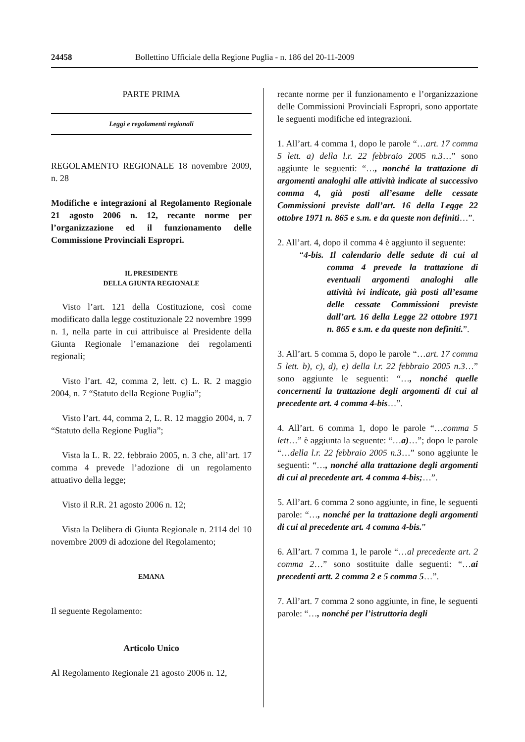24458 Bollettino Ufficiale della Regione Puglia - n. 186 del 20-11-2009
PARTE PRIMA
Leggi e regolamenti regionali
REGOLAMENTO REGIONALE 18 novembre 2009, n. 28
Modifiche e integrazioni al Regolamento Regionale 21 agosto 2006 n. 12, recante norme per l’organizzazione ed il funzionamento delle Commissione Provinciali Espropri.
IL PRESIDENTE
DELLA GIUNTA REGIONALE
Visto l’art. 121 della Costituzione, così come modificato dalla legge costituzionale 22 novembre 1999 n. 1, nella parte in cui attribuisce al Presidente della Giunta Regionale l’emanazione dei regolamenti regionali;
Visto l’art. 42, comma 2, lett. c) L. R. 2 maggio 2004, n. 7 “Statuto della Regione Puglia”;
Visto l’art. 44, comma 2, L. R. 12 maggio 2004, n. 7 “Statuto della Regione Puglia”;
Vista la L. R. 22. febbraio 2005, n. 3 che, all’art. 17 comma 4 prevede l’adozione di un regolamento attuativo della legge;
Visto il R.R. 21 agosto 2006 n. 12;
Vista la Delibera di Giunta Regionale n. 2114 del 10 novembre 2009 di adozione del Regolamento;
EMANA
Il seguente Regolamento:
Articolo Unico
Al Regolamento Regionale 21 agosto 2006 n. 12,
recante norme per il funzionamento e l’organizzazione delle Commissioni Provinciali Espropri, sono apportate le seguenti modifiche ed integrazioni.
1. All’art. 4 comma 1, dopo le parole “…art. 17 comma 5 lett. a) della l.r. 22 febbraio 2005 n.3…” sono aggiunte le seguenti: “…, nonché la trattazione di argomenti analoghi alle attività indicate al successivo comma 4, già posti all’esame delle cessate Commissioni previste dall’art. 16 della Legge 22 ottobre 1971 n. 865 e s.m. e da queste non definiti…”.
2. All’art. 4, dopo il comma 4 è aggiunto il seguente:
“4-bis. Il calendario delle sedute di cui al comma 4 prevede la trattazione di eventuali argomenti analoghi alle attività ivi indicate, già posti all’esame delle cessate Commissioni previste dall’art. 16 della Legge 22 ottobre 1971 n. 865 e s.m. e da queste non definiti.”.
3. All’art. 5 comma 5, dopo le parole “…art. 17 comma 5 lett. b), c), d), e) della l.r. 22 febbraio 2005 n.3…” sono aggiunte le seguenti: “…, nonché quelle concernenti la trattazione degli argomenti di cui al precedente art. 4 comma 4-bis…”.
4. All’art. 6 comma 1, dopo le parole “…comma 5 lett…” è aggiunta la seguente: “…a)…”; dopo le parole “…della l.r. 22 febbraio 2005 n.3…” sono aggiunte le seguenti: “…, nonché alla trattazione degli argomenti di cui al precedente art. 4 comma 4-bis;…”.
5. All’art. 6 comma 2 sono aggiunte, in fine, le seguenti parole: “…, nonché per la trattazione degli argomenti di cui al precedente art. 4 comma 4-bis.”
6. All’art. 7 comma 1, le parole “…al precedente art. 2 comma 2…” sono sostituite dalle seguenti: “…ai precedenti artt. 2 comma 2 e 5 comma 5…”.
7. All’art. 7 comma 2 sono aggiunte, in fine, le seguenti parole: “…, nonché per l’istruttoria degli